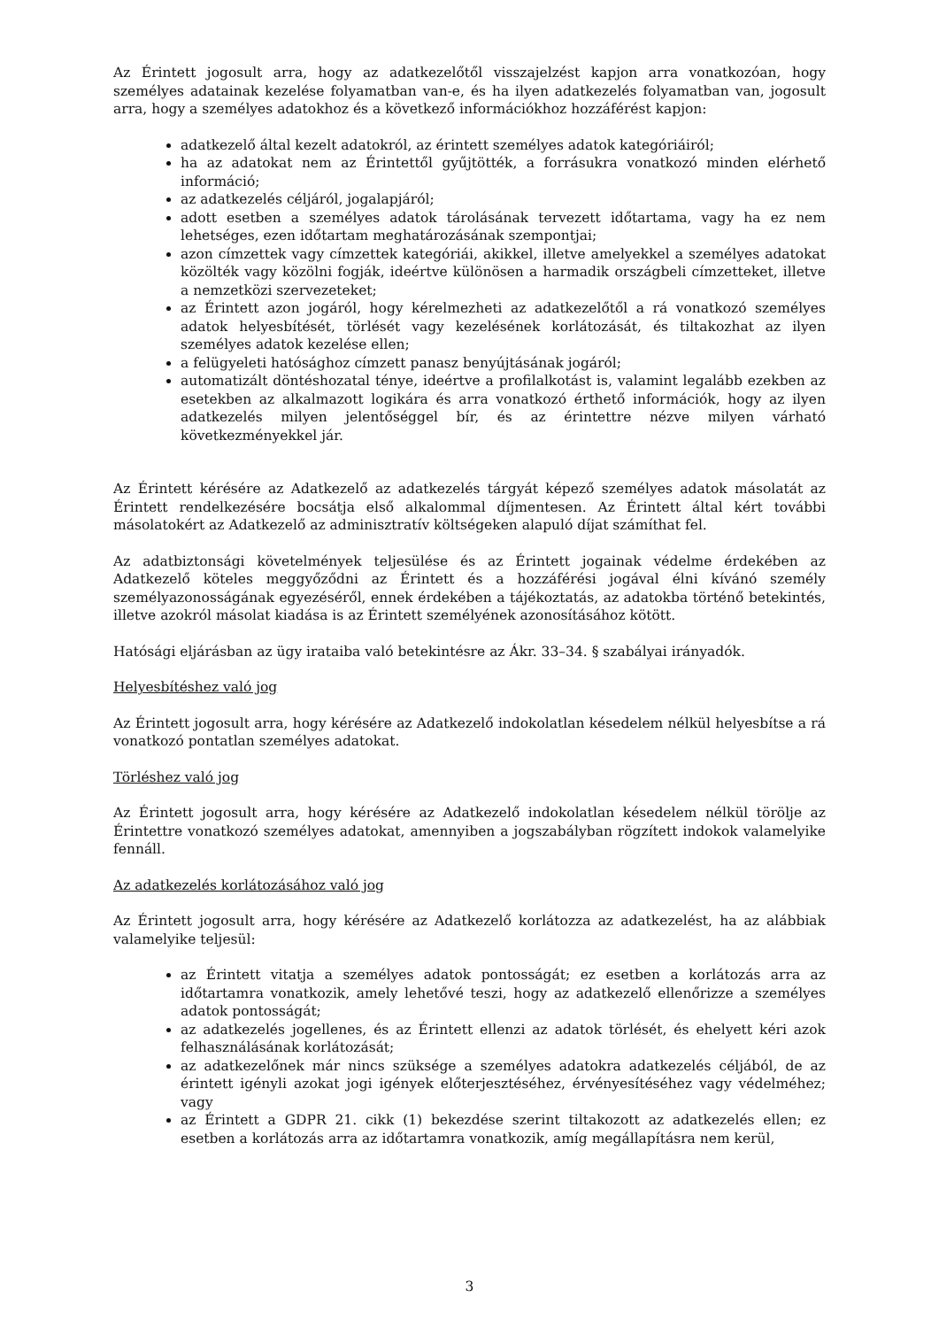Az Érintett jogosult arra, hogy az adatkezelőtől visszajelzést kapjon arra vonatkozóan, hogy személyes adatainak kezelése folyamatban van-e, és ha ilyen adatkezelés folyamatban van, jogosult arra, hogy a személyes adatokhoz és a következő információkhoz hozzáférést kapjon:
adatkezelő által kezelt adatokról, az érintett személyes adatok kategóriáiról;
ha az adatokat nem az Érintettől gyűjtötték, a forrásukra vonatkozó minden elérhető információ;
az adatkezelés céljáról, jogalapjáról;
adott esetben a személyes adatok tárolásának tervezett időtartama, vagy ha ez nem lehetséges, ezen időtartam meghatározásának szempontjai;
azon címzettek vagy címzettek kategóriái, akikkel, illetve amelyekkel a személyes adatokat közölték vagy közölni fogják, ideértve különösen a harmadik országbeli címzetteket, illetve a nemzetközi szervezeteket;
az Érintett azon jogáról, hogy kérelmezheti az adatkezelőtől a rá vonatkozó személyes adatok helyesbítését, törlését vagy kezelésének korlátozását, és tiltakozhat az ilyen személyes adatok kezelése ellen;
a felügyeleti hatósághoz címzett panasz benyújtásának jogáról;
automatizált döntéshozatal ténye, ideértve a profilalkotást is, valamint legalább ezekben az esetekben az alkalmazott logikára és arra vonatkozó érthető információk, hogy az ilyen adatkezelés milyen jelentőséggel bír, és az érintettre nézve milyen várható következményekkel jár.
Az Érintett kérésére az Adatkezelő az adatkezelés tárgyát képező személyes adatok másolatát az Érintett rendelkezésére bocsátja első alkalommal díjmentesen. Az Érintett által kért további másolatokért az Adatkezelő az adminisztratív költségeken alapuló díjat számíthat fel.
Az adatbiztonsági követelmények teljesülése és az Érintett jogainak védelme érdekében az Adatkezelő köteles meggyőződni az Érintett és a hozzáférési jogával élni kívánó személy személyazonosságának egyezéséről, ennek érdekében a tájékoztatás, az adatokba történő betekintés, illetve azokról másolat kiadása is az Érintett személyének azonosításához kötött.
Hatósági eljárásban az ügy irataiba való betekintésre az Ákr. 33–34. § szabályai irányadók.
Helyesbítéshez való jog
Az Érintett jogosult arra, hogy kérésére az Adatkezelő indokolatlan késedelem nélkül helyesbítse a rá vonatkozó pontatlan személyes adatokat.
Törléshez való jog
Az Érintett jogosult arra, hogy kérésére az Adatkezelő indokolatlan késedelem nélkül törölje az Érintettre vonatkozó személyes adatokat, amennyiben a jogszabályban rögzített indokok valamelyike fennáll.
Az adatkezelés korlátozásához való jog
Az Érintett jogosult arra, hogy kérésére az Adatkezelő korlátozza az adatkezelést, ha az alábbiak valamelyike teljesül:
az Érintett vitatja a személyes adatok pontosságát; ez esetben a korlátozás arra az időtartamra vonatkozik, amely lehetővé teszi, hogy az adatkezelő ellenőrizze a személyes adatok pontosságát;
az adatkezelés jogellenes, és az Érintett ellenzi az adatok törlését, és ehelyett kéri azok felhasználásának korlátozását;
az adatkezelőnek már nincs szüksége a személyes adatokra adatkezelés céljából, de az érintett igényli azokat jogi igények előterjesztéséhez, érvényesítéséhez vagy védelméhez; vagy
az Érintett a GDPR 21. cikk (1) bekezdése szerint tiltakozott az adatkezelés ellen; ez esetben a korlátozás arra az időtartamra vonatkozik, amíg megállapításra nem kerül,
3